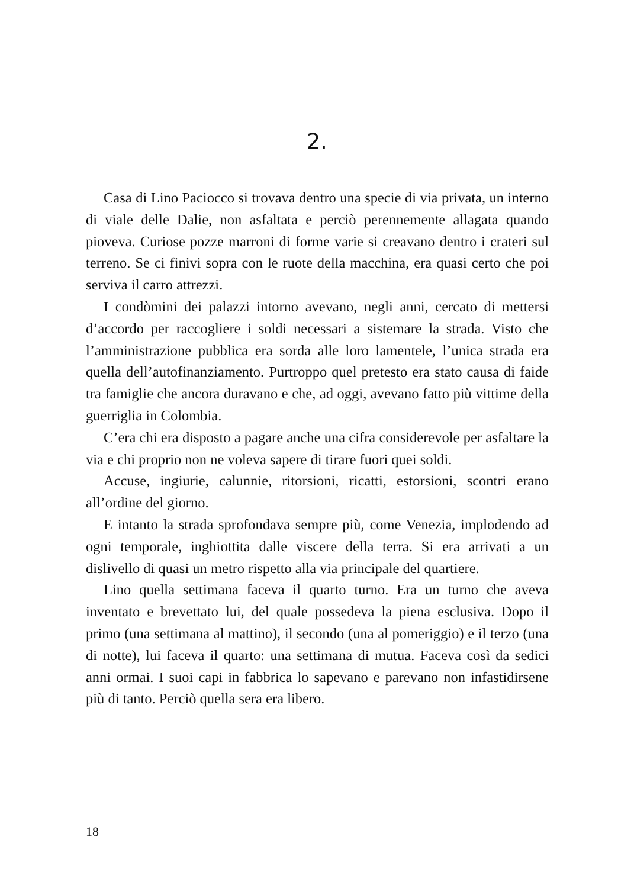2.
Casa di Lino Paciocco si trovava dentro una specie di via privata, un interno di viale delle Dalie, non asfaltata e perciò perennemente allagata quando pioveva. Curiose pozze marroni di forme varie si creavano dentro i crateri sul terreno. Se ci finivi sopra con le ruote della macchina, era quasi certo che poi serviva il carro attrezzi.
I condòmini dei palazzi intorno avevano, negli anni, cercato di mettersi d’accordo per raccogliere i soldi necessari a sistemare la strada. Visto che l’amministrazione pubblica era sorda alle loro lamentele, l’unica strada era quella dell’autofinanziamento. Purtroppo quel pretesto era stato causa di faide tra famiglie che ancora duravano e che, ad oggi, avevano fatto più vittime della guerriglia in Colombia.
C’era chi era disposto a pagare anche una cifra considerevole per asfaltare la via e chi proprio non ne voleva sapere di tirare fuori quei soldi.
Accuse, ingiurie, calunnie, ritorsioni, ricatti, estorsioni, scontri erano all’ordine del giorno.
E intanto la strada sprofondava sempre più, come Venezia, implodendo ad ogni temporale, inghiottita dalle viscere della terra. Si era arrivati a un dislivello di quasi un metro rispetto alla via principale del quartiere.
Lino quella settimana faceva il quarto turno. Era un turno che aveva inventato e brevettato lui, del quale possedeva la piena esclusiva. Dopo il primo (una settimana al mattino), il secondo (una al pomeriggio) e il terzo (una di notte), lui faceva il quarto: una settimana di mutua. Faceva così da sedici anni ormai. I suoi capi in fabbrica lo sapevano e parevano non infastidirsene più di tanto. Perciò quella sera era libero.
18